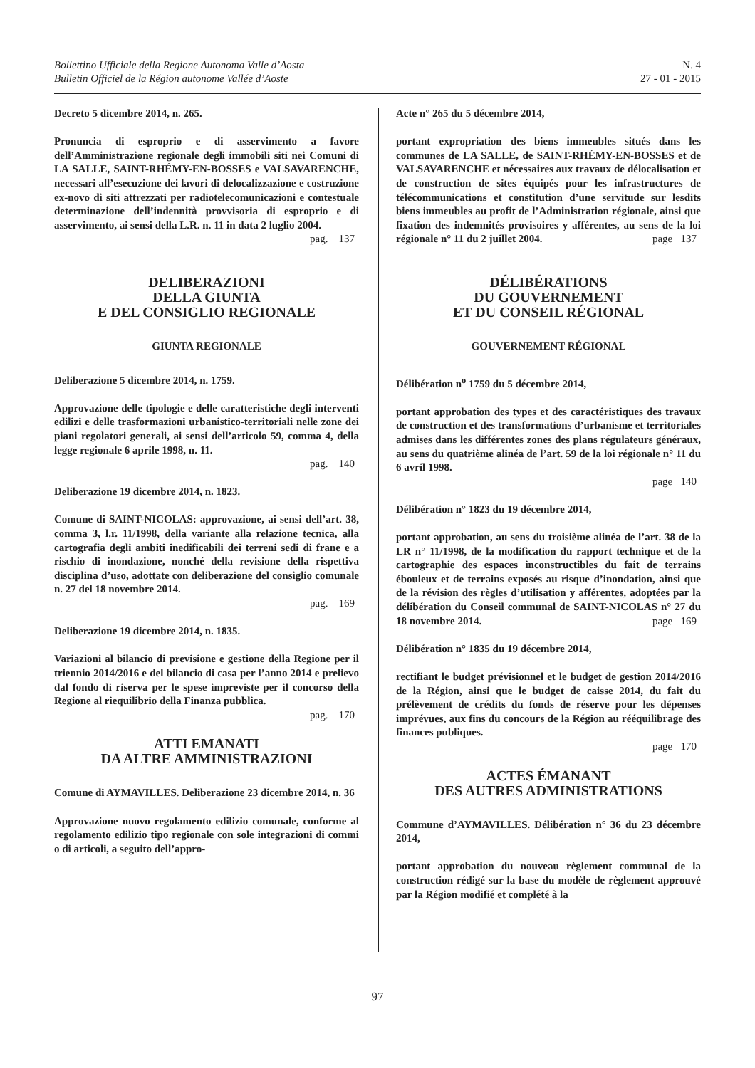Bollettino Ufficiale della Regione Autonoma Valle d’Aosta
Bulletin Officiel de la Région autonome Vallée d’Aoste
N. 4
27 - 01 - 2015
Decreto 5 dicembre 2014, n. 265.
Pronuncia di esproprio e di asservimento a favore dell’Amministrazione regionale degli immobili siti nei Comuni di LA SALLE, SAINT-RHÉMY-EN-BOSSES e VALSAVARENCHE, necessari all’esecuzione dei lavori di delocalizzazione e costruzione ex-novo di siti attrezzati per radiotelecomunicazioni e contestuale determinazione dell’indennità provvisoria di esproprio e di asservimento, ai sensi della L.R. n. 11 in data 2 luglio 2004.
pag. 137
DELIBERAZIONI
DELLA GIUNTA
E DEL CONSIGLIO REGIONALE
GIUNTA REGIONALE
Deliberazione 5 dicembre 2014, n. 1759.
Approvazione delle tipologie e delle caratteristiche degli interventi edilizi e delle trasformazioni urbanistico-territoriali nelle zone dei piani regolatori generali, ai sensi dell’articolo 59, comma 4, della legge regionale 6 aprile 1998, n. 11.
pag. 140
Deliberazione 19 dicembre 2014, n. 1823.
Comune di SAINT-NICOLAS: approvazione, ai sensi dell’art. 38, comma 3, l.r. 11/1998, della variante alla relazione tecnica, alla cartografia degli ambiti inedificabili dei terreni sedi di frane e a rischio di inondazione, nonché della revisione della rispettiva disciplina d’uso, adottate con deliberazione del consiglio comunale n. 27 del 18 novembre 2014.
pag. 169
Deliberazione 19 dicembre 2014, n. 1835.
Variazioni al bilancio di previsione e gestione della Regione per il triennio 2014/2016 e del bilancio di casa per l’anno 2014 e prelievo dal fondo di riserva per le spese impreviste per il concorso della Regione al riequilibrio della Finanza pubblica.
pag. 170
ATTI EMANATI
DA ALTRE AMMINISTRAZIONI
Comune di AYMAVILLES. Deliberazione 23 dicembre 2014, n. 36
Approvazione nuovo regolamento edilizio comunale, conforme al regolamento edilizio tipo regionale con sole integrazioni di commi o di articoli, a seguito dell’appro-
Acte n° 265 du 5 décembre 2014,
portant expropriation des biens immeubles situés dans les communes de LA SALLE, de SAINT-RHÉMY-EN-BOSSES et de VALSAVARENCHE et nécessaires aux travaux de délocalisation et de construction de sites équipés pour les infrastructures de télécommunications et constitution d’une servitude sur lesdits biens immeubles au profit de l’Administration régionale, ainsi que fixation des indemnités provisoires y afférentes, au sens de la loi régionale n° 11 du 2 juillet 2004. page 137
DÉLIBÉRATIONS
DU GOUVERNEMENT
ET DU CONSEIL RÉGIONAL
GOUVERNEMENT RÉGIONAL
Délibération n<sup>o</sup> 1759 du 5 décembre 2014,
portant approbation des types et des caractéristiques des travaux de construction et des transformations d’urbanisme et territoriales admises dans les différentes zones des plans régulateurs généraux, au sens du quatrième alinéa de l’art. 59 de la loi régionale n° 11 du 6 avril 1998.
page 140
Délibération n° 1823 du 19 décembre 2014,
portant approbation, au sens du troisième alinéa de l’art. 38 de la LR n° 11/1998, de la modification du rapport technique et de la cartographie des espaces inconstructibles du fait de terrains ébouleux et de terrains exposés au risque d’inondation, ainsi que de la révision des règles d’utilisation y afférentes, adoptées par la délibération du Conseil communal de SAINT-NICOLAS n° 27 du 18 novembre 2014. page 169
Délibération n° 1835 du 19 décembre 2014,
rectifiant le budget prévisionnel et le budget de gestion 2014/2016 de la Région, ainsi que le budget de caisse 2014, du fait du prélèvement de crédits du fonds de réserve pour les dépenses imprévues, aux fins du concours de la Région au rééquilibrage des finances publiques.
page 170
ACTES ÉMANANT
DES AUTRES ADMINISTRATIONS
Commune d’AYMAVILLES. Délibération n° 36 du 23 décembre 2014,
portant approbation du nouveau règlement communal de la construction rédigé sur la base du modèle de règlement approuvé par la Région modifié et complété à la
97